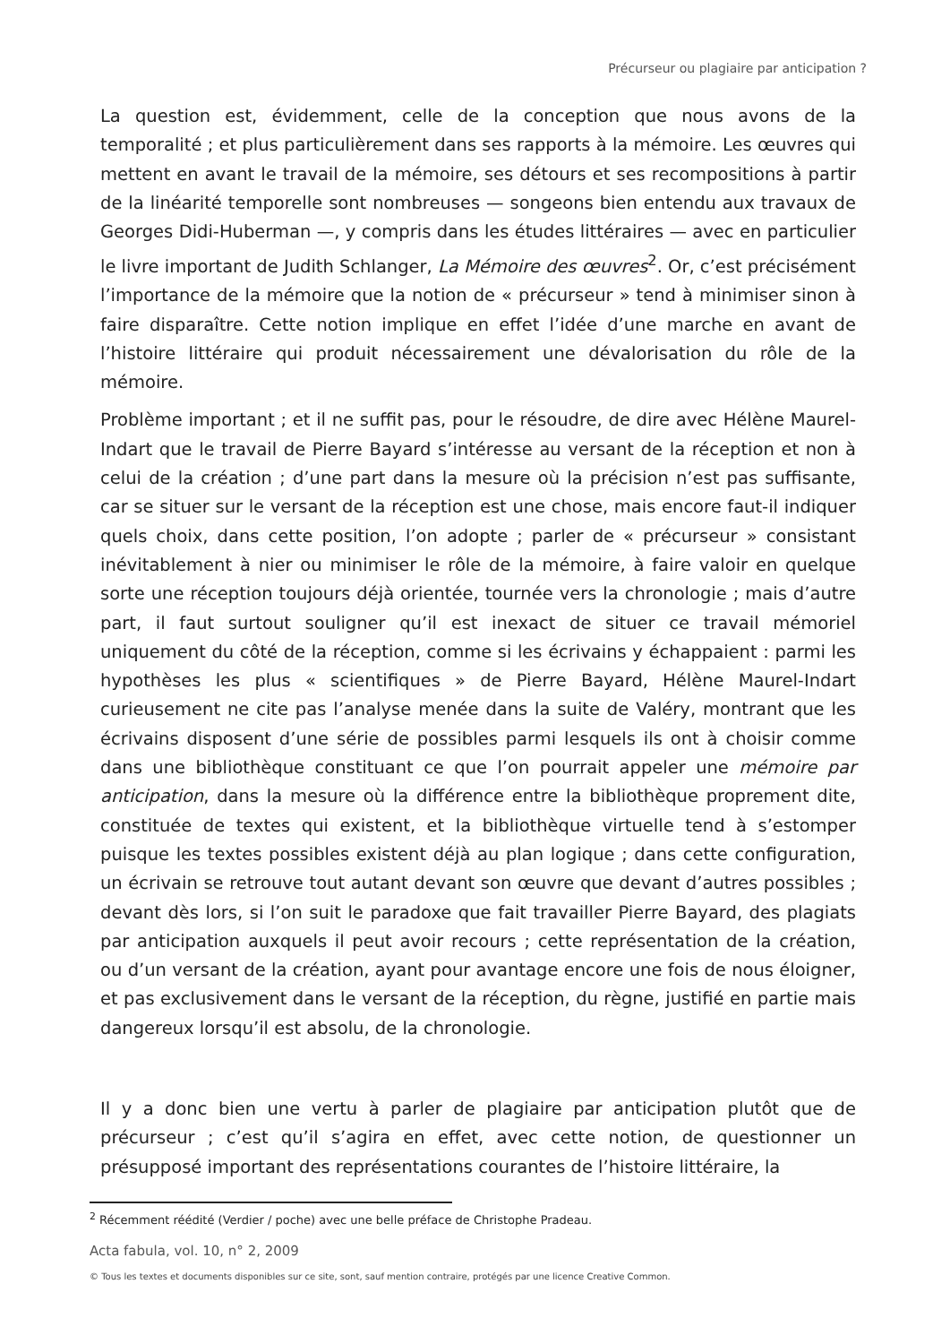Précurseur ou plagiaire par anticipation ?
La question est, évidemment, celle de la conception que nous avons de la temporalité ; et plus particulièrement dans ses rapports à la mémoire. Les œuvres qui mettent en avant le travail de la mémoire, ses détours et ses recompositions à partir de la linéarité temporelle sont nombreuses — songeons bien entendu aux travaux de Georges Didi-Huberman —, y compris dans les études littéraires — avec en particulier le livre important de Judith Schlanger, La Mémoire des œuvres<sup>2</sup>. Or, c’est précisément l’importance de la mémoire que la notion de « précurseur » tend à minimiser sinon à faire disparaître. Cette notion implique en effet l’idée d’une marche en avant de l’histoire littéraire qui produit nécessairement une dévalorisation du rôle de la mémoire.
Problème important ; et il ne suffit pas, pour le résoudre, de dire avec Hélène Maurel-Indart que le travail de Pierre Bayard s’intéresse au versant de la réception et non à celui de la création ; d’une part dans la mesure où la précision n’est pas suffisante, car se situer sur le versant de la réception est une chose, mais encore faut-il indiquer quels choix, dans cette position, l’on adopte ; parler de « précurseur » consistant inévitablement à nier ou minimiser le rôle de la mémoire, à faire valoir en quelque sorte une réception toujours déjà orientée, tournée vers la chronologie ; mais d’autre part, il faut surtout souligner qu’il est inexact de situer ce travail mémoriel uniquement du côté de la réception, comme si les écrivains y échappaient : parmi les hypothèses les plus « scientifiques » de Pierre Bayard, Hélène Maurel-Indart curieusement ne cite pas l’analyse menée dans la suite de Valéry, montrant que les écrivains disposent d’une série de possibles parmi lesquels ils ont à choisir comme dans une bibliothèque constituant ce que l’on pourrait appeler une mémoire par anticipation, dans la mesure où la différence entre la bibliothèque proprement dite, constituée de textes qui existent, et la bibliothèque virtuelle tend à s’estomper puisque les textes possibles existent déjà au plan logique ; dans cette configuration, un écrivain se retrouve tout autant devant son œuvre que devant d’autres possibles ; devant dès lors, si l’on suit le paradoxe que fait travailler Pierre Bayard, des plagiats par anticipation auxquels il peut avoir recours ; cette représentation de la création, ou d’un versant de la création, ayant pour avantage encore une fois de nous éloigner, et pas exclusivement dans le versant de la réception, du règne, justifié en partie mais dangereux lorsqu’il est absolu, de la chronologie.
Il y a donc bien une vertu à parler de plagiaire par anticipation plutôt que de précurseur ; c’est qu’il s’agira en effet, avec cette notion, de questionner un présupposé important des représentations courantes de l’histoire littéraire, la
<sup>2</sup> Récemment réédité (Verdier / poche) avec une belle préface de Christophe Pradeau.
Acta fabula, vol. 10, n° 2, 2009
© Tous les textes et documents disponibles sur ce site, sont, sauf mention contraire, protégés par une licence Creative Common.